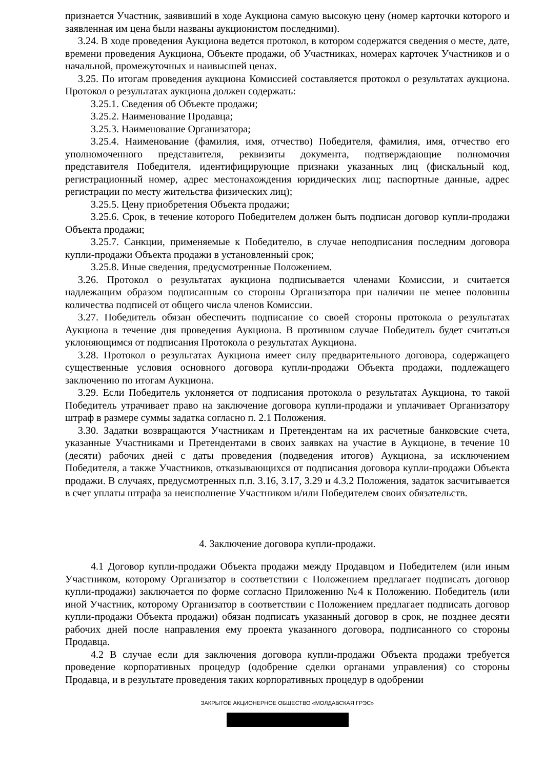признается Участник, заявивший в ходе Аукциона самую высокую цену (номер карточки которого и заявленная им цена были названы аукционистом последними).
3.24. В ходе проведения Аукциона ведется протокол, в котором содержатся сведения о месте, дате, времени проведения Аукциона, Объекте продажи, об Участниках, номерах карточек Участников и о начальной, промежуточных и наивысшей ценах.
3.25. По итогам проведения аукциона Комиссией составляется протокол о результатах аукциона. Протокол о результатах аукциона должен содержать:
3.25.1. Сведения об Объекте продажи;
3.25.2. Наименование Продавца;
3.25.3. Наименование Организатора;
3.25.4. Наименование (фамилия, имя, отчество) Победителя, фамилия, имя, отчество его уполномоченного представителя, реквизиты документа, подтверждающие полномочия представителя Победителя, идентифицирующие признаки указанных лиц (фискальный код, регистрационный номер, адрес местонахождения юридических лиц; паспортные данные, адрес регистрации по месту жительства физических лиц);
3.25.5. Цену приобретения Объекта продажи;
3.25.6. Срок, в течение которого Победителем должен быть подписан договор купли-продажи Объекта продажи;
3.25.7. Санкции, применяемые к Победителю, в случае неподписания последним договора купли-продажи Объекта продажи в установленный срок;
3.25.8. Иные сведения, предусмотренные Положением.
3.26. Протокол о результатах аукциона подписывается членами Комиссии, и считается надлежащим образом подписанным со стороны Организатора при наличии не менее половины количества подписей от общего числа членов Комиссии.
3.27. Победитель обязан обеспечить подписание со своей стороны протокола о результатах Аукциона в течение дня проведения Аукциона. В противном случае Победитель будет считаться уклоняющимся от подписания Протокола о результатах Аукциона.
3.28. Протокол о результатах Аукциона имеет силу предварительного договора, содержащего существенные условия основного договора купли-продажи Объекта продажи, подлежащего заключению по итогам Аукциона.
3.29. Если Победитель уклоняется от подписания протокола о результатах Аукциона, то такой Победитель утрачивает право на заключение договора купли-продажи и уплачивает Организатору штраф в размере суммы задатка согласно п. 2.1 Положения.
3.30. Задатки возвращаются Участникам и Претендентам на их расчетные банковские счета, указанные Участниками и Претендентами в своих заявках на участие в Аукционе, в течение 10 (десяти) рабочих дней с даты проведения (подведения итогов) Аукциона, за исключением Победителя, а также Участников, отказывающихся от подписания договора купли-продажи Объекта продажи. В случаях, предусмотренных п.п. 3.16, 3.17, 3.29 и 4.3.2 Положения, задаток засчитывается в счет уплаты штрафа за неисполнение Участником и/или Победителем своих обязательств.
4. Заключение договора купли-продажи.
4.1 Договор купли-продажи Объекта продажи между Продавцом и Победителем (или иным Участником, которому Организатор в соответствии с Положением предлагает подписать договор купли-продажи) заключается по форме согласно Приложению №4 к Положению. Победитель (или иной Участник, которому Организатор в соответствии с Положением предлагает подписать договор купли-продажи Объекта продажи) обязан подписать указанный договор в срок, не позднее десяти рабочих дней после направления ему проекта указанного договора, подписанного со стороны Продавца.
4.2 В случае если для заключения договора купли-продажи Объекта продажи требуется проведение корпоративных процедур (одобрение сделки органами управления) со стороны Продавца, и в результате проведения таких корпоративных процедур в одобрении
ЗАКРЫТОЕ АКЦИОНЕРНОЕ ОБЩЕСТВО «МОЛДАВСКАЯ ГРЭС»